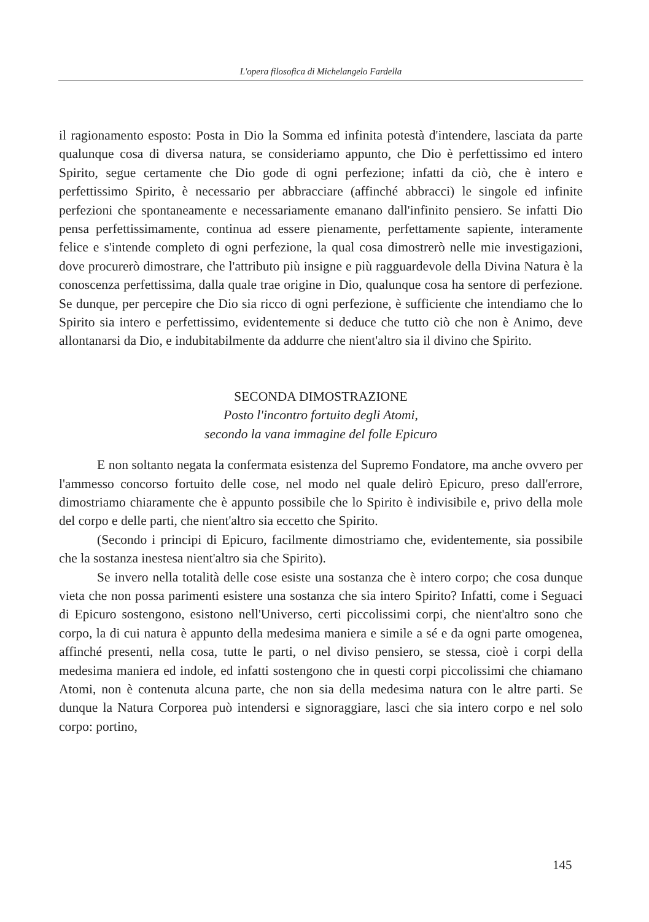L'opera filosofica di Michelangelo Fardella
il ragionamento esposto: Posta in Dio la Somma ed infinita potestà d'intendere, lasciata da parte qualunque cosa di diversa natura, se consideriamo appunto, che Dio è perfettissimo ed intero Spirito, segue certamente che Dio gode di ogni perfezione; infatti da ciò, che è intero e perfettissimo Spirito, è necessario per abbracciare (affinché abbracci) le singole ed infinite perfezioni che spontaneamente e necessariamente emanano dall'infinito pensiero. Se infatti Dio pensa perfettissimamente, continua ad essere pienamente, perfettamente sapiente, interamente felice e s'intende completo di ogni perfezione, la qual cosa dimostrerò nelle mie investigazioni, dove procurerò dimostrare, che l'attributo più insigne e più ragguardevole della Divina Natura è la conoscenza perfettissima, dalla quale trae origine in Dio, qualunque cosa ha sentore di perfezione. Se dunque, per percepire che Dio sia ricco di ogni perfezione, è sufficiente che intendiamo che lo Spirito sia intero e perfettissimo, evidentemente si deduce che tutto ciò che non è Animo, deve allontanarsi da Dio, e indubitabilmente da addurre che nient'altro sia il divino che Spirito.
SECONDA DIMOSTRAZIONE
Posto l'incontro fortuito degli Atomi,
secondo la vana immagine del folle Epicuro
E non soltanto negata la confermata esistenza del Supremo Fondatore, ma anche ovvero per l'ammesso concorso fortuito delle cose, nel modo nel quale delirò Epicuro, preso dall'errore, dimostriamo chiaramente che è appunto possibile che lo Spirito è indivisibile e, privo della mole del corpo e delle parti, che nient'altro sia eccetto che Spirito.
(Secondo i principi di Epicuro, facilmente dimostriamo che, evidentemente, sia possibile che la sostanza inestesa nient'altro sia che Spirito).
Se invero nella totalità delle cose esiste una sostanza che è intero corpo; che cosa dunque vieta che non possa parimenti esistere una sostanza che sia intero Spirito? Infatti, come i Seguaci di Epicuro sostengono, esistono nell'Universo, certi piccolissimi corpi, che nient'altro sono che corpo, la di cui natura è appunto della medesima maniera e simile a sé e da ogni parte omogenea, affinché presenti, nella cosa, tutte le parti, o nel diviso pensiero, se stessa, cioè i corpi della medesima maniera ed indole, ed infatti sostengono che in questi corpi piccolissimi che chiamano Atomi, non è contenuta alcuna parte, che non sia della medesima natura con le altre parti. Se dunque la Natura Corporea può intendersi e signoraggiare, lasci che sia intero corpo e nel solo corpo: portino,
145